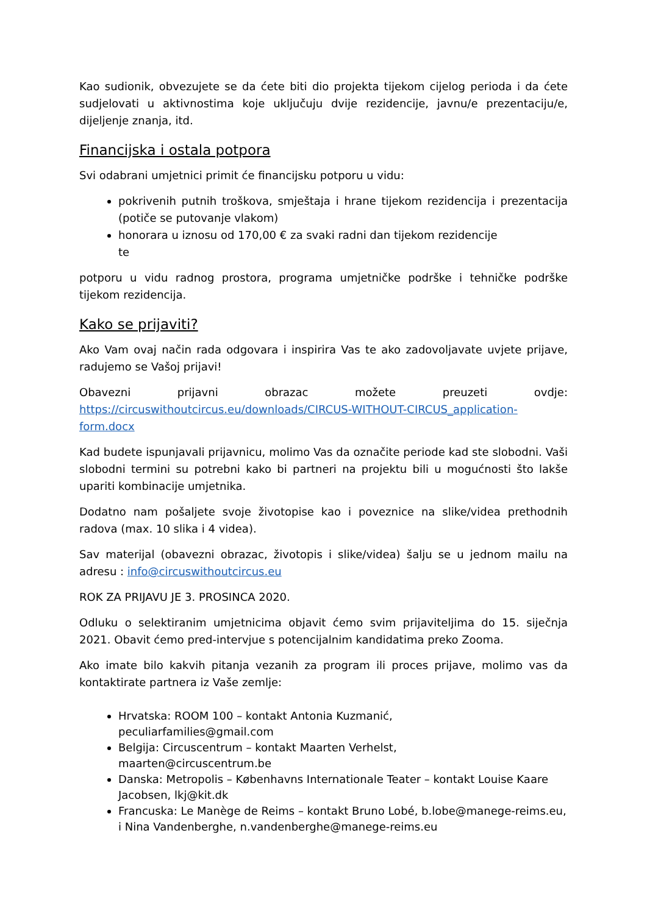Kao sudionik, obvezujete se da ćete biti dio projekta tijekom cijelog perioda i da ćete sudjelovati u aktivnostima koje uključuju dvije rezidencije, javnu/e prezentaciju/e, dijeljenje znanja, itd.
Financijska i ostala potpora
Svi odabrani umjetnici primit će financijsku potporu u vidu:
pokrivenih putnih troškova, smještaja i hrane tijekom rezidencija i prezentacija (potiče se putovanje vlakom)
honorara u iznosu od 170,00 € za svaki radni dan tijekom rezidencije
te
potporu u vidu radnog prostora, programa umjetničke podrške i tehničke podrške tijekom rezidencija.
Kako se prijaviti?
Ako Vam ovaj način rada odgovara i inspirira Vas te ako zadovoljavate uvjete prijave, radujemo se Vašoj prijavi!
Obavezni prijavni obrazac možete preuzeti ovdje: https://circuswithoutcircus.eu/downloads/CIRCUS-WITHOUT-CIRCUS_application-form.docx
Kad budete ispunjavali prijavnicu, molimo Vas da označite periode kad ste slobodni. Vaši slobodni termini su potrebni kako bi partneri na projektu bili u mogućnosti što lakše upariti kombinacije umjetnika.
Dodatno nam pošaljete svoje životopise kao i poveznice na slike/videa prethodnih radova (max. 10 slika i 4 videa).
Sav materijal (obavezni obrazac, životopis i slike/videa) šalju se u jednom mailu na adresu : info@circuswithoutcircus.eu
ROK ZA PRIJAVU JE 3. PROSINCA 2020.
Odluku o selektiranim umjetnicima objavit ćemo svim prijaviteljima do 15. siječnja 2021. Obavit ćemo pred-intervjue s potencijalnim kandidatima preko Zooma.
Ako imate bilo kakvih pitanja vezanih za program ili proces prijave, molimo vas da kontaktirate partnera iz Vaše zemlje:
Hrvatska: ROOM 100 – kontakt Antonia Kuzmanić,
peculiarfamilies@gmail.com
Belgija: Circuscentrum – kontakt Maarten Verhelst,
maarten@circuscentrum.be
Danska: Metropolis – Københavns Internationale Teater – kontakt Louise Kaare Jacobsen, lkj@kit.dk
Francuska: Le Manège de Reims – kontakt Bruno Lobé, b.lobe@manege-reims.eu, i Nina Vandenberghe, n.vandenberghe@manege-reims.eu